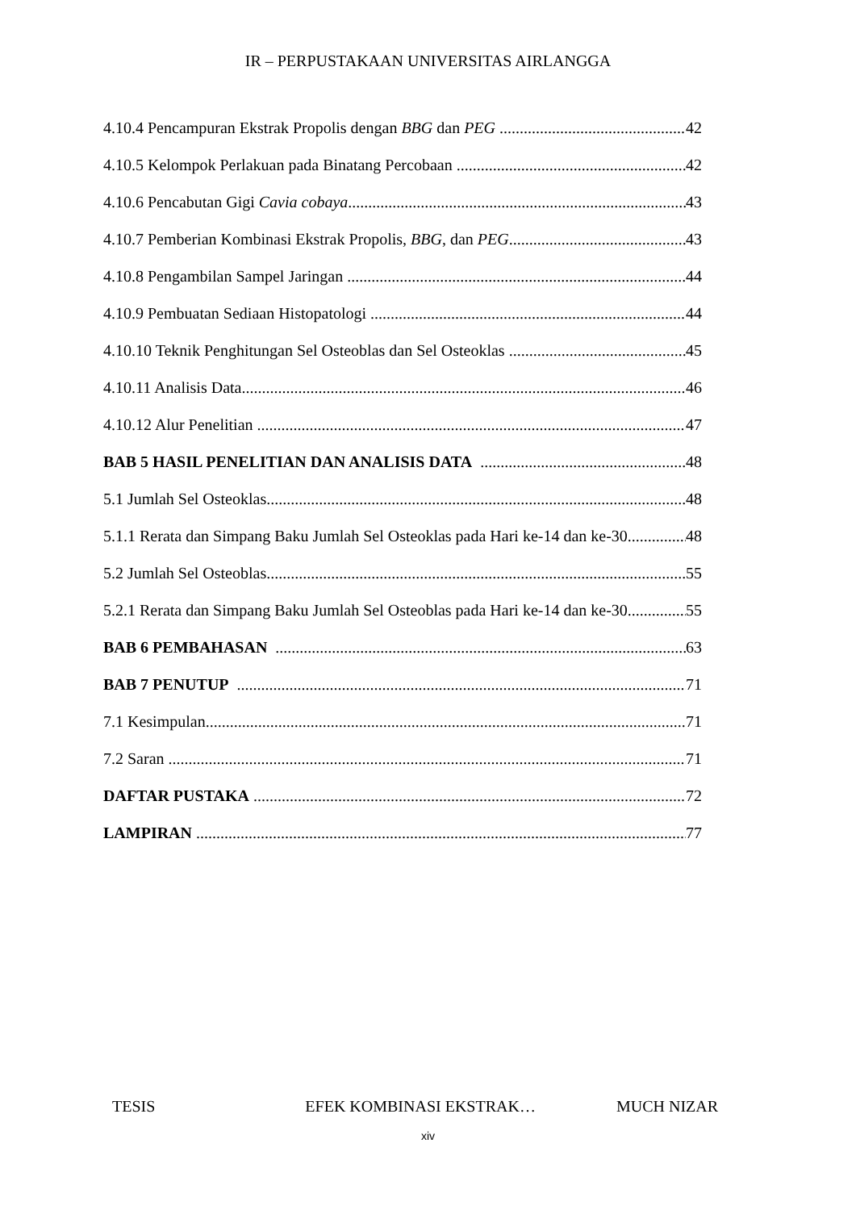IR – PERPUSTAKAAN UNIVERSITAS AIRLANGGA
4.10.4 Pencampuran Ekstrak Propolis dengan BBG dan PEG 42
4.10.5 Kelompok Perlakuan pada Binatang Percobaan 42
4.10.6 Pencabutan Gigi Cavia cobaya 43
4.10.7 Pemberian Kombinasi Ekstrak Propolis, BBG, dan PEG 43
4.10.8 Pengambilan Sampel Jaringan 44
4.10.9 Pembuatan Sediaan Histopatologi 44
4.10.10 Teknik Penghitungan Sel Osteoblas dan Sel Osteoklas 45
4.10.11 Analisis Data 46
4.10.12 Alur Penelitian 47
BAB 5 HASIL PENELITIAN DAN ANALISIS DATA 48
5.1 Jumlah Sel Osteoklas 48
5.1.1 Rerata dan Simpang Baku Jumlah Sel Osteoklas pada Hari ke-14 dan ke-30 48
5.2 Jumlah Sel Osteoblas 55
5.2.1 Rerata dan Simpang Baku Jumlah Sel Osteoblas pada Hari ke-14 dan ke-30 55
BAB 6 PEMBAHASAN 63
BAB 7 PENUTUP 71
7.1 Kesimpulan 71
7.2 Saran 71
DAFTAR PUSTAKA 72
LAMPIRAN 77
TESIS EFEK KOMBINASI EKSTRAK… MUCH NIZAR
xiv